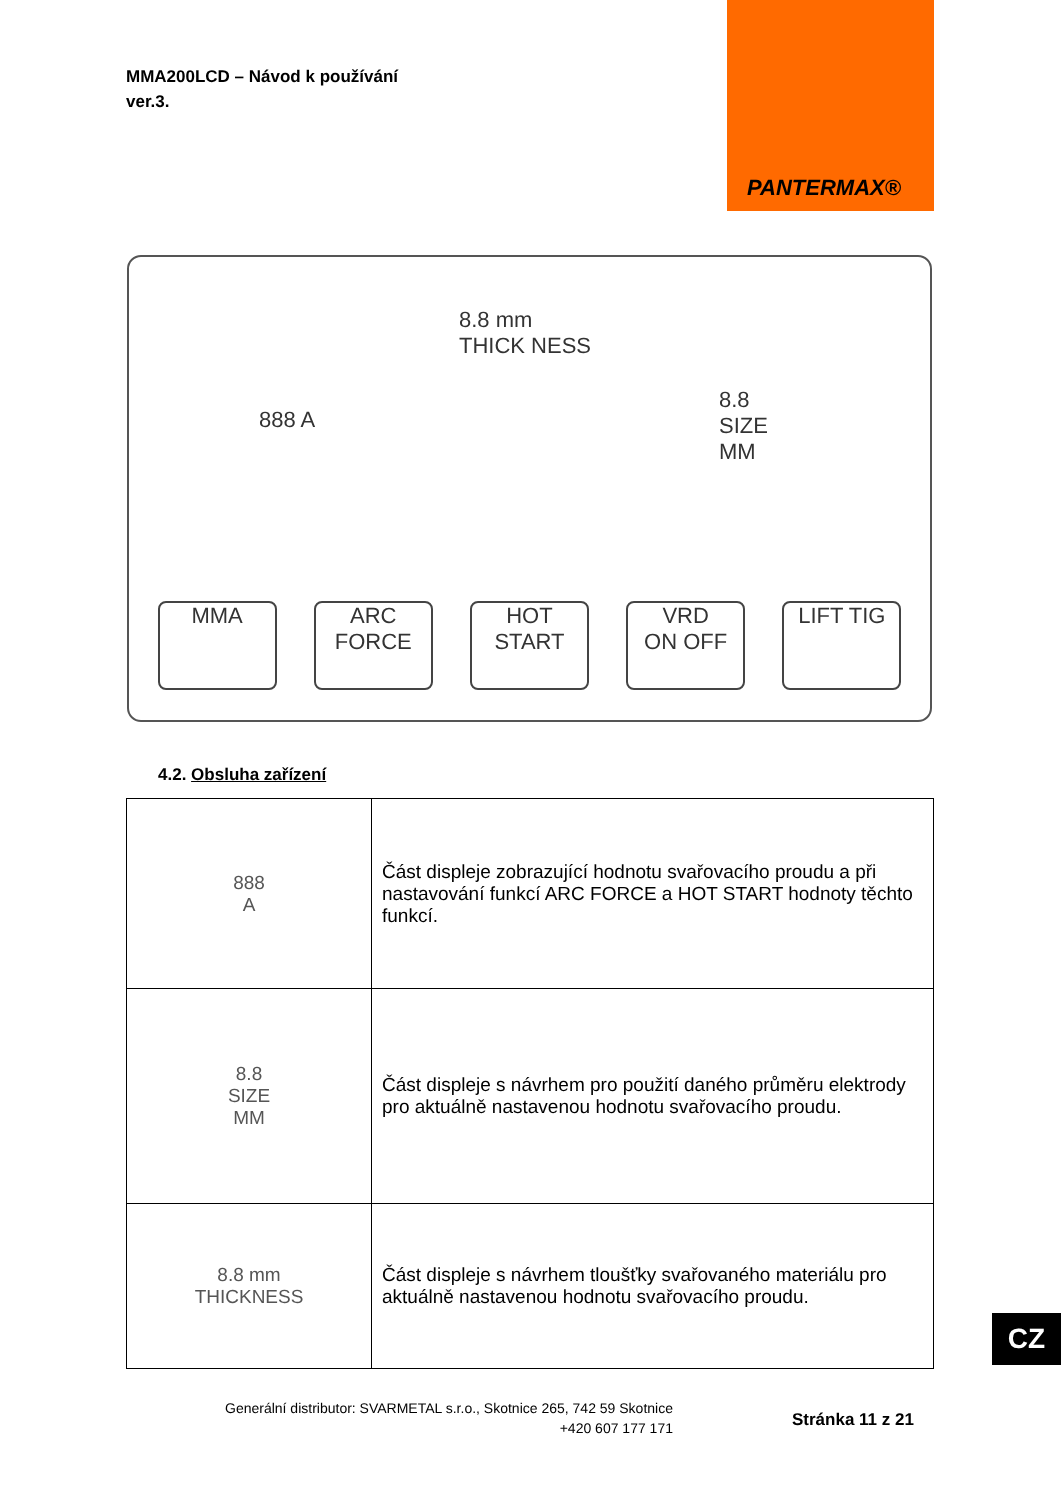MMA200LCD – Návod k používání
ver.3.
PANTERMAX®
888 A
8.8 mm
THICK NESS
8.8
SIZE
MM
MMA ARC FORCE
HOT START
VRD
ON OFF
LIFT TIG
4.2. Obsluha zařízení
| 888 A | Část displeje zobrazující hodnotu svařovacího proudu a při nastavování funkcí ARC FORCE a HOT START hodnoty těchto funkcí. |
| 8.8 SIZE MM | Část displeje s návrhem pro použití daného průměru elektrody pro aktuálně nastavenou hodnotu svařovacího proudu. |
| 8.8 mm THICKNESS | Část displeje s návrhem tloušťky svařovaného materiálu pro aktuálně nastavenou hodnotu svařovacího proudu. |
Generální distributor: SVARMETAL s.r.o., Skotnice 265, 742 59 Skotnice
+420 607 177 171
Stránka 11 z 21
CZ